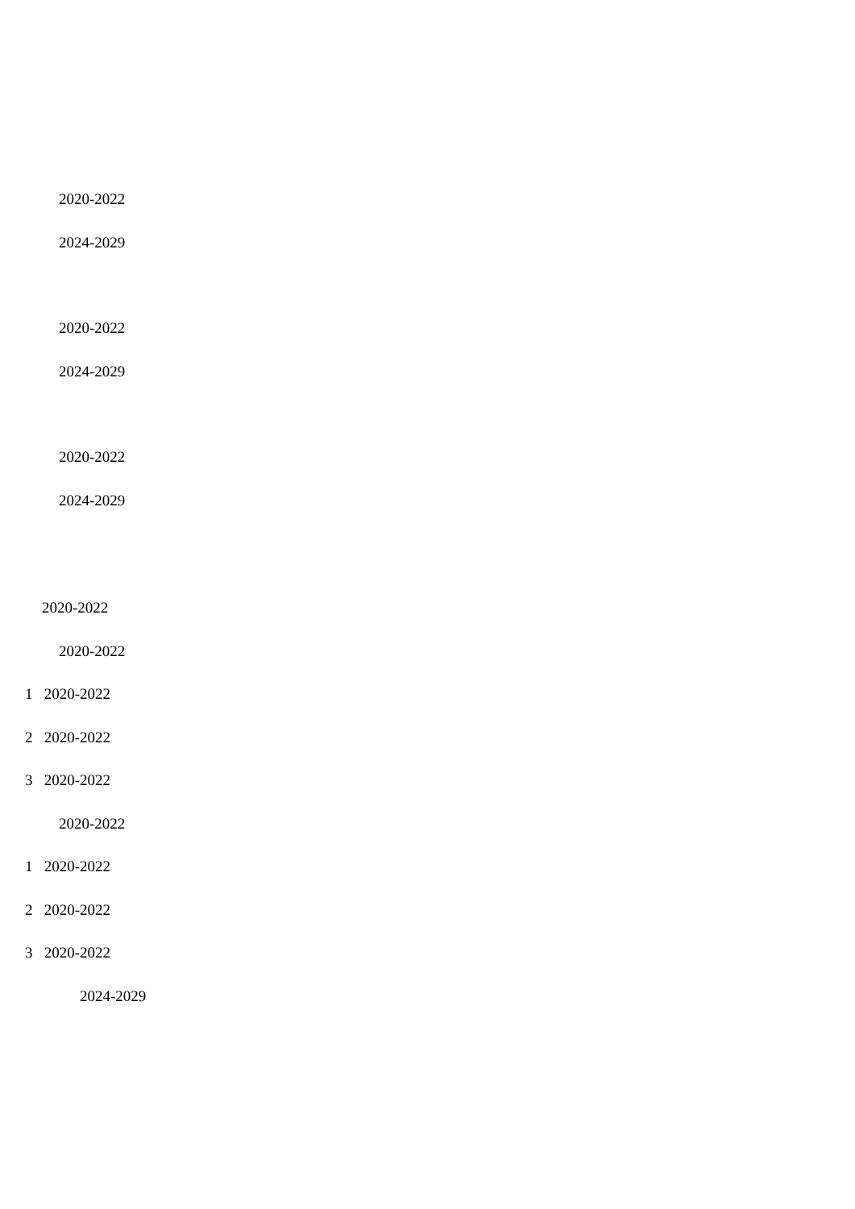2020-2022
2024-2029
2020-2022
2024-2029
2020-2022
2024-2029
2020-2022
2020-2022
1 2020-2022
2 2020-2022
3 2020-2022
2020-2022
1 2020-2022
2 2020-2022
3 2020-2022
2024-2029